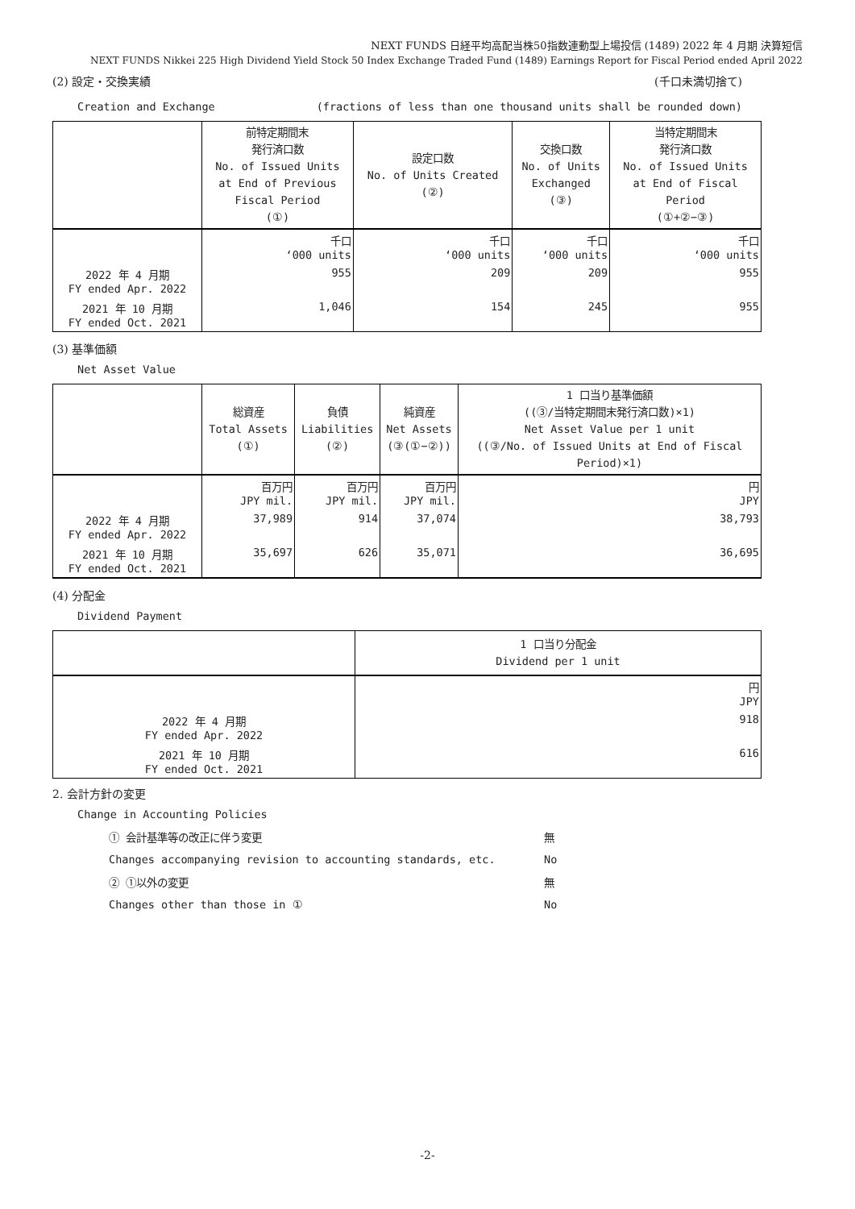NEXT FUNDS 日経平均高配当株50指数連動型上場投信 (1489) 2022 年 4 月期 決算短信
NEXT FUNDS Nikkei 225 High Dividend Yield Stock 50 Index Exchange Traded Fund (1489) Earnings Report for Fiscal Period ended April 2022
(2) 設定・交換実績 (千口未満切捨て)
Creation and Exchange (fractions of less than one thousand units shall be rounded down)
| | 前特定期間末 発行済口数 No. of Issued Units at End of Previous Fiscal Period (①) | 設定口数 No. of Units Created (②) | 交換口数 No. of Units Exchanged (③) | 当特定期間末 発行済口数 No. of Issued Units at End of Fiscal Period (①+②−③) |
| --- | --- | --- | --- | --- |
| | 千口 ‘000 units | 千口 ‘000 units | 千口 ‘000 units | 千口 ‘000 units |
| 2022 年 4 月期 FY ended Apr. 2022 | 955 | 209 | 209 | 955 |
| 2021 年 10 月期 FY ended Oct. 2021 | 1,046 | 154 | 245 | 955 |
(3) 基準価額
Net Asset Value
| | 総資産 Total Assets (①) | 負債 Liabilities (②) | 純資産 Net Assets (③(①−②)) | 1 口当り基準価額 ((③/当特定期間末発行済口数)×1) Net Asset Value per 1 unit ((③/No. of Issued Units at End of Fiscal Period)×1) |
| --- | --- | --- | --- | --- |
| | 百万円 JPY mil. | 百万円 JPY mil. | 百万円 JPY mil. | 円 JPY |
| 2022 年 4 月期 FY ended Apr. 2022 | 37,989 | 914 | 37,074 | 38,793 |
| 2021 年 10 月期 FY ended Oct. 2021 | 35,697 | 626 | 35,071 | 36,695 |
(4) 分配金
Dividend Payment
| | 1 口当り分配金 Dividend per 1 unit |
| --- | --- |
| | 円 JPY |
| 2022 年 4 月期 FY ended Apr. 2022 | 918 |
| 2021 年 10 月期 FY ended Oct. 2021 | 616 |
2. 会計方針の変更
Change in Accounting Policies
① 会計基準等の改正に伴う変更 無
Changes accompanying revision to accounting standards, etc. No
② ①以外の変更 無
Changes other than those in ① No
-2-